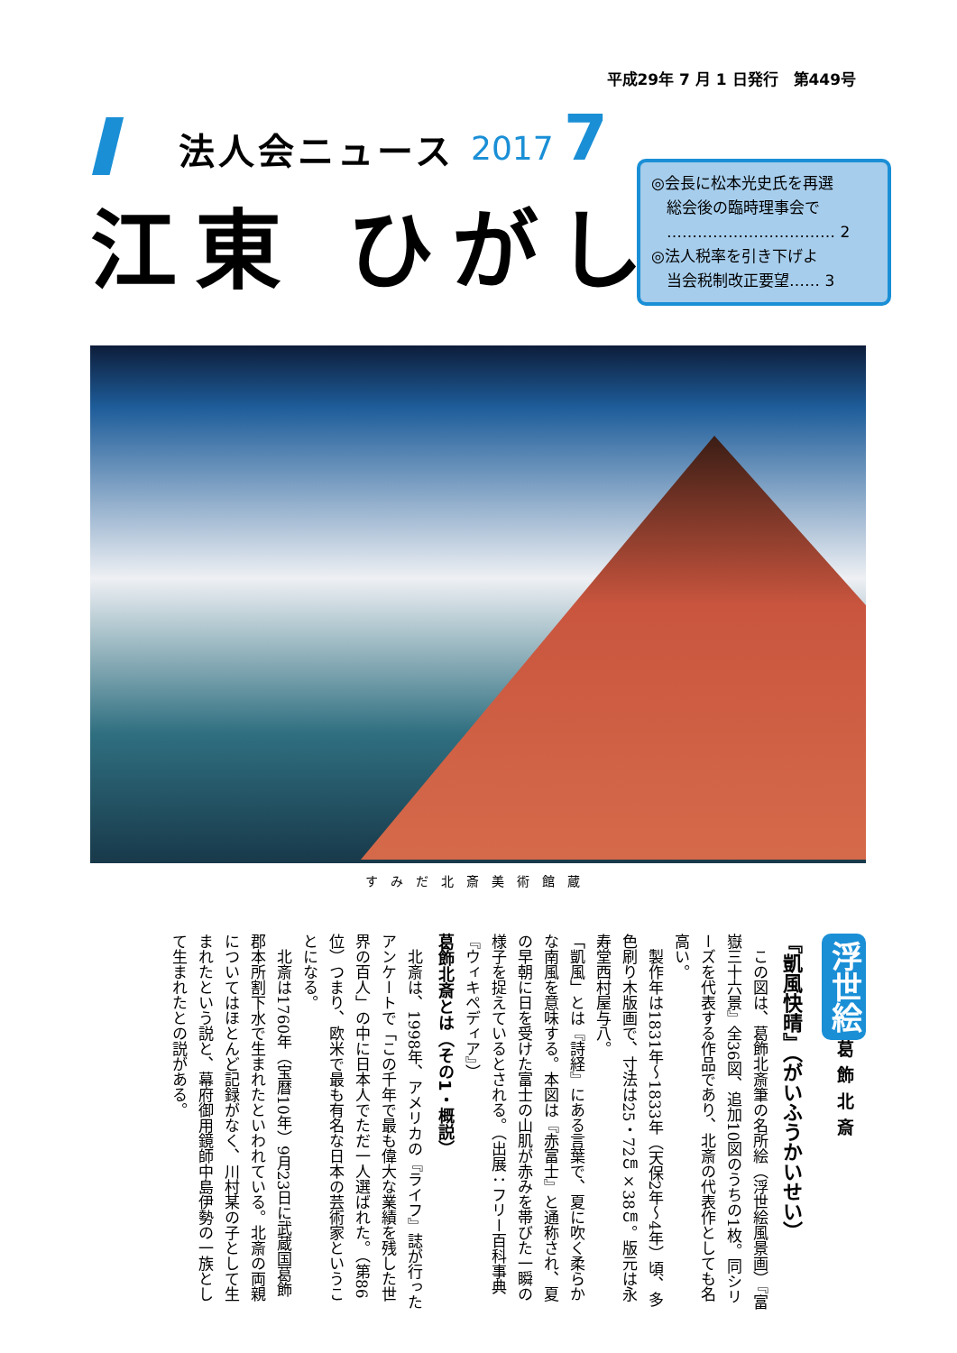平成29年 7 月 1 日発行　第449号
法人会ニュース 2017 7
江東 ひがし
◎会長に松本光史氏を再選
　総会後の臨時理事会で
　…………………………… 2
◎法人税率を引き下げよ
　当会税制改正要望…… 3
すみだ北斎美術館蔵
浮世絵 葛飾北斎
『凱風快晴』（がいふうかいせい）
　この図は、葛飾北斎筆の名所絵（浮世絵風景画）『富嶽三十六景』全36図、追加10図のうちの1枚。同シリーズを代表する作品であり、北斎の代表作としても名高い。
　製作年は1831年〜1833年（天保2年〜4年）頃、多色刷り木版画で、寸法は25・72㎝×38㎝。版元は永寿堂西村屋与八。
「凱風」とは『詩経』にある言葉で、夏に吹く柔らかな南風を意味する。本図は『赤富士』と通称され、夏の早朝に日を受けた富士の山肌が赤みを帯びた一瞬の様子を捉えているとされる。（出展：フリー百科事典『ウィキペディア』）
葛飾北斎とは（その1・概説）
　北斎は、1998年、アメリカの『ライフ』誌が行ったアンケートで「この千年で最も偉大な業績を残した世界の百人」の中に日本人でただ一人選ばれた。（第86位）つまり、欧米で最も有名な日本の芸術家ということになる。
　北斎は1760年（宝暦10年）9月23日に武蔵国葛飾郡本所割下水で生まれたといわれている。北斎の両親についてはほとんど記録がなく、川村某の子として生まれたという説と、幕府御用鏡師中島伊勢の一族として生まれたとの説がある。